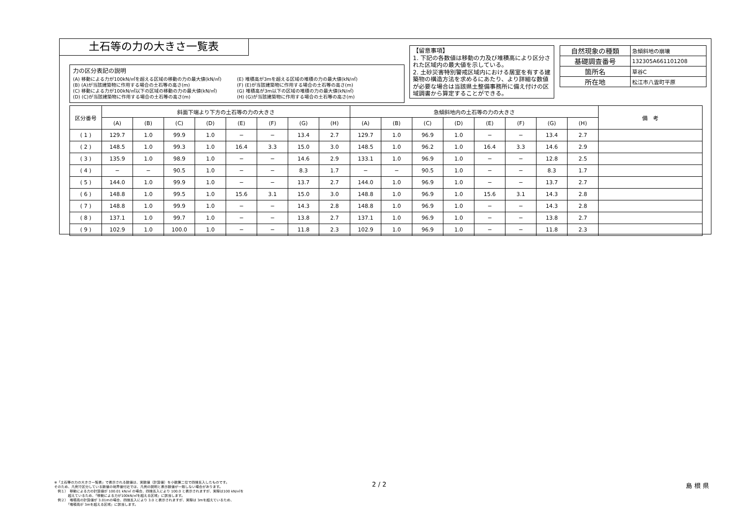土石等の力の大きさ一覧表
力の区分表記の説明
(A) 移動による力が100kN/㎡を超える区域の移動の力の最大値(kN/㎡)
(B) (A)が当該建築物に作用する場合の土石等の高さ(m)
(C) 移動による力が100kN/㎡以下の区域の移動の力の最大値(kN/㎡)
(D) (C)が当該建築物に作用する場合の土石等の高さ(m)
(E) 堆積高が3mを超える区域の堆積の力の最大値(kN/㎡)
(F) (E)が当該建築物に作用する場合の土石等の高さ(m)
(G) 堆積高が3m以下の区域の堆積の力の最大値(kN/㎡)
(H) (G)が当該建築物に作用する場合の土石等の高さ(m)
【留意事項】
1. 下記の各数値は移動の力及び堆積高により区分された区域内の最大値を示している。
2. 土砂災害特別警戒区域内における居室を有する建築物の構造方法を求めるにあたり、より詳細な数値が必要な場合は当該県土整備事務所に備え付けの区域調書から算定することができる。
| 自然現象の種類 | 急傾斜地の崩壊 |
| 基礎調査番号 | 132305A661101208 |
| 箇所名 | 草谷C |
| 所在地 | 松江市八雲町平原 |
| 区分番号 | 斜面下端より下方の土石等の力の大きさ | | | | | | | | 急傾斜地内の土石等の力の大きさ | | | | | | | | 備 考 |
| --- | --- | --- | --- | --- | --- | --- | --- | --- | --- | --- | --- | --- | --- | --- | --- | --- | --- |
| | (A) | (B) | (C) | (D) | (E) | (F) | (G) | (H) | (A) | (B) | (C) | (D) | (E) | (F) | (G) | (H) | |
| ( 1 ) | 129.7 | 1.0 | 99.9 | 1.0 | − | − | 13.4 | 2.7 | 129.7 | 1.0 | 96.9 | 1.0 | − | − | 13.4 | 2.7 | |
| ( 2 ) | 148.5 | 1.0 | 99.3 | 1.0 | 16.4 | 3.3 | 15.0 | 3.0 | 148.5 | 1.0 | 96.2 | 1.0 | 16.4 | 3.3 | 14.6 | 2.9 | |
| ( 3 ) | 135.9 | 1.0 | 98.9 | 1.0 | − | − | 14.6 | 2.9 | 133.1 | 1.0 | 96.9 | 1.0 | − | − | 12.8 | 2.5 | |
| ( 4 ) | − | − | 90.5 | 1.0 | − | − | 8.3 | 1.7 | − | − | 90.5 | 1.0 | − | − | 8.3 | 1.7 | |
| ( 5 ) | 144.0 | 1.0 | 99.9 | 1.0 | − | − | 13.7 | 2.7 | 144.0 | 1.0 | 96.9 | 1.0 | − | − | 13.7 | 2.7 | |
| ( 6 ) | 148.8 | 1.0 | 99.5 | 1.0 | 15.6 | 3.1 | 15.0 | 3.0 | 148.8 | 1.0 | 96.9 | 1.0 | 15.6 | 3.1 | 14.3 | 2.8 | |
| ( 7 ) | 148.8 | 1.0 | 99.9 | 1.0 | − | − | 14.3 | 2.8 | 148.8 | 1.0 | 96.9 | 1.0 | − | − | 14.3 | 2.8 | |
| ( 8 ) | 137.1 | 1.0 | 99.7 | 1.0 | − | − | 13.8 | 2.7 | 137.1 | 1.0 | 96.9 | 1.0 | − | − | 13.8 | 2.7 | |
| ( 9 ) | 102.9 | 1.0 | 100.0 | 1.0 | − | − | 11.8 | 2.3 | 102.9 | 1.0 | 96.9 | 1.0 | − | − | 11.8 | 2.3 | |
※「土石等の力の大きさ一覧表」で表示される数値は、実数値（計算値）を小数第二位で四捨五入したものです。
そのため、凡例で区分している数値の境界値付近では、凡例の説明と表示数値が一致しない場合があります。
　例１）　移動による力の計算値が 100.01 kN/㎡ の場合、四捨五入により 100.0 と表示されますが、実際は100 kN/㎡を
　　　　超えているため、「移動による力が100kN/㎡を超える区域」に該当します。
　例２）　堆積高の計算値が 3.01mの場合、四捨五入により 3.0 と表示されますが、実際は 3mを超えているため、
　　　　「堆積高が 3mを超える区域」に該当します。
2 / 2 島 根 県